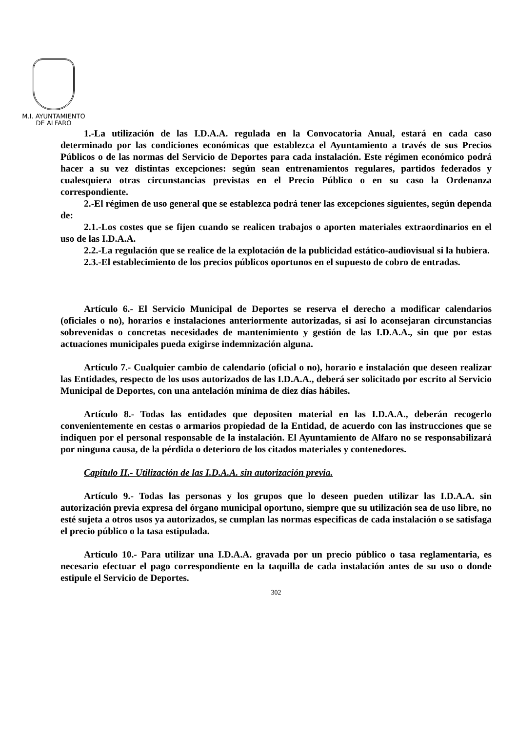M.I. AYUNTAMIENTO
DE ALFARO
1.-La utilización de las I.D.A.A. regulada en la Convocatoria Anual, estará en cada caso determinado por las condiciones económicas que establezca el Ayuntamiento a través de sus Precios Públicos o de las normas del Servicio de Deportes para cada instalación. Este régimen económico podrá hacer a su vez distintas excepciones: según sean entrenamientos regulares, partidos federados y cualesquiera otras circunstancias previstas en el Precio Público o en su caso la Ordenanza correspondiente.
2.-El régimen de uso general que se establezca podrá tener las excepciones siguientes, según dependa de:
2.1.-Los costes que se fijen cuando se realicen trabajos o aporten materiales extraordinarios en el uso de las I.D.A.A.
2.2.-La regulación que se realice de la explotación de la publicidad estático-audiovisual si la hubiera.
2.3.-El establecimiento de los precios públicos oportunos en el supuesto de cobro de entradas.
Artículo 6.- El Servicio Municipal de Deportes se reserva el derecho a modificar calendarios (oficiales o no), horarios e instalaciones anteriormente autorizadas, si así lo aconsejaran circunstancias sobrevenidas o concretas necesidades de mantenimiento y gestión de las I.D.A.A., sin que por estas actuaciones municipales pueda exigirse indemnización alguna.
Artículo 7.- Cualquier cambio de calendario (oficial o no), horario e instalación que deseen realizar las Entidades, respecto de los usos autorizados de las I.D.A.A., deberá ser solicitado por escrito al Servicio Municipal de Deportes, con una antelación mínima de diez días hábiles.
Artículo 8.- Todas las entidades que depositen material en las I.D.A.A., deberán recogerlo convenientemente en cestas o armarios propiedad de la Entidad, de acuerdo con las instrucciones que se indiquen por el personal responsable de la instalación. El Ayuntamiento de Alfaro no se responsabilizará por ninguna causa, de la pérdida o deterioro de los citados materiales y contenedores.
Capítulo II.- Utilización de las I.D.A.A. sin autorización previa.
Artículo 9.- Todas las personas y los grupos que lo deseen pueden utilizar las I.D.A.A. sin autorización previa expresa del órgano municipal oportuno, siempre que su utilización sea de uso libre, no esté sujeta a otros usos ya autorizados, se cumplan las normas especificas de cada instalación o se satisfaga el precio público o la tasa estipulada.
Artículo 10.- Para utilizar una I.D.A.A. gravada por un precio público o tasa reglamentaria, es necesario efectuar el pago correspondiente en la taquilla de cada instalación antes de su uso o donde estipule el Servicio de Deportes.
302